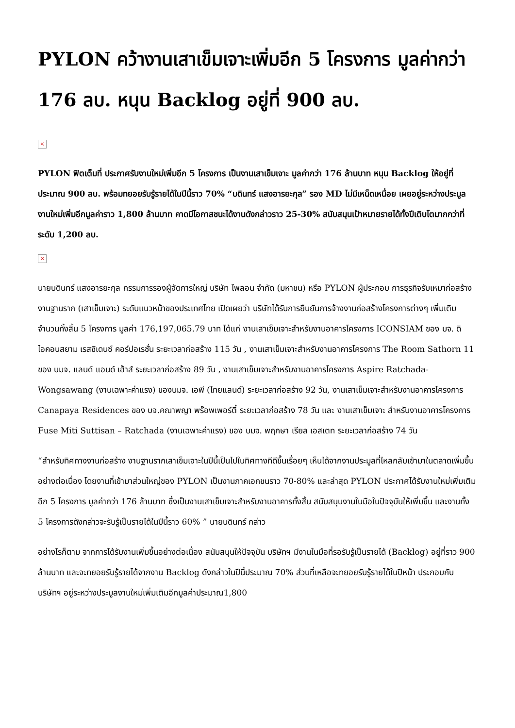PYLON คว้างานเสาเข็มเจาะเพิ่มอีก 5 โครงการ มูลค่ากว่า 176 ลบ. หนุน Backlog อยู่ที่ 900 ลบ.
×
PYLON ฟิตเต็มที่ ประกาศรับงานใหม่เพิ่มอีก 5 โครงการ เป็นงานเสาเข็มเจาะ มูลค่ากว่า 176 ล้านบาท หนุน Backlog ให้อยู่ที่ประมาณ 900 ลบ. พร้อมทยอยรับรู้รายได้ในปีนี้ราว 70% “บดินทร์ แสงอารยะกุล” รอง MD ไม่มีเหน็ดเหนื่อย เผยอยู่ระหว่างประมูลงานใหม่เพิ่มอีกมูลค่าราว 1,800 ล้านบาท คาดมีโอกาสชนะได้งานดังกล่าวราว 25-30% สนับสนุนเป้าหมายรายได้ทั้งปีเติบโตมากกว่าที่ระดับ 1,200 ลบ.
×
นายบดินทร์ แสงอารยะกุล กรรมการรองผู้จัดการใหญ่ บริษัท ไพลอน จำกัด (มหาชน) หรือ PYLON ผู้ประกอบ การธุรกิจรับเหมาก่อสร้างงานฐานราก (เสาเข็มเจาะ) ระดับแนวหน้าของประเทศไทย เปิดเผยว่า บริษัทได้รับการยืนยันการจ้างงานก่อสร้างโครงการต่างๆ เพิ่มเติม จำนวนทั้งสิ้น 5 โครงการ มูลค่า 176,197,065.79 บาท ได้แก่ งานเสาเข็มเจาะสำหรับงานอาคารโครงการ ICONSIAM ของ บจ. ดิไอคอนสยาม เรสซิเดนซ์ คอร์ปอเรชั่น ระยะเวลาก่อสร้าง 115 วัน , งานเสาเข็มเจาะสำหรับงานอาคารโครงการ The Room Sathorn 11 ของ บมจ. แลนด์ แอนด์ เฮ้าส์ ระยะเวลาก่อสร้าง 89 วัน , งานเสาเข็มเจาะสำหรับงานอาคารโครงการ Aspire Ratchada-Wongsawang (งานเฉพาะค่าแรง) ของบมจ. เอพี (ไทยแลนด์) ระยะเวลาก่อสร้าง 92 วัน, งานเสาเข็มเจาะสำหรับงานอาคารโครงการ Canapaya Residences ของ บจ.คณาพญา พร๊อพเพอร์ตี้ ระยะเวลาก่อสร้าง 78 วัน และ งานเสาเข็มเจาะ สำหรับงานอาคารโครงการ Fuse Miti Suttisan – Ratchada (งานเฉพาะค่าแรง) ของ บมจ. พฤกษา เรียล เอสเตท ระยะเวลาก่อสร้าง 74 วัน
“สำหรับทิศทางงานก่อสร้าง งานฐานรากเสาเข็มเจาะในปีนี้เป็นไปในทิศทางทีดีขึ้นเรื่อยๆ เห็นได้จากงานประมูลที่ไหลกลับเข้ามาในตลาดเพิ่มขึ้นอย่างต่อเนื่อง โดยงานที่เข้ามาส่วนใหญ่ของ PYLON เป็นงานภาคเอกชนราว 70-80% และล่าสุด PYLON ประกาศได้รับงานใหม่เพิ่มเติมอีก 5 โครงการ มูลค่ากว่า 176 ล้านบาท ซึ่งเป็นงานเสาเข็มเจาะสำหรับงานอาคารทั้งสิ้น สนับสนุนงานในมือในปัจจุบันให้เพิ่มขึ้น และงานทั้ง 5 โครงการดังกล่าวจะรับรู้เป็นรายได้ในปีนี้ราว 60% ” นายบดินทร์ กล่าว
อย่างไรก็ตาม จากการได้รับงานเพิ่มขึ้นอย่างต่อเนื่อง สนับสนุนให้ปัจจุบัน บริษัทฯ มีงานในมือที่รอรับรู้เป็นรายได้ (Backlog) อยู่ที่ราว 900 ล้านบาท และจะทยอยรับรู้รายได้จากงาน Backlog ดังกล่าวในปีนี้ประมาณ 70% ส่วนที่เหลือจะทยอยรับรู้รายได้ในปีหน้า ประกอบกับ บริษัทฯ อยู่ระหว่างประมูลงานใหม่เพิ่มเติมอีกมูลค่าประมาณ1,800